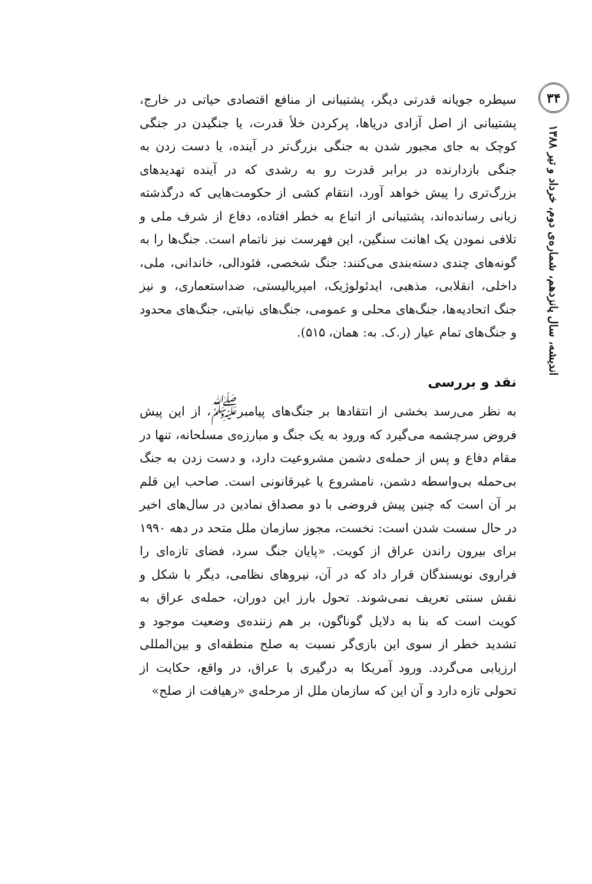۳۴
اندیشه، سال پانزدهم، شماره‌ی دوم، خرداد و تیر ۱۳۸۸
سیطره جویانه قدرتی دیگر، پشتیبانی از منافع اقتصادی حیاتی در خارج، پشتیبانی از اصل آزادی دریاها، پرکردن خلأ قدرت، یا جنگیدن در جنگی کوچک به جای مجبور شدن به جنگی بزرگ‌تر در آینده، یا دست زدن به جنگی بازدارنده در برابر قدرت رو به رشدی که در آینده تهدیدهای بزرگ‌تری را پیش خواهد آورد، انتقام کشی از حکومت‌هایی که درگذشته زیانی رسانده‌اند، پشتیبانی از اتباع به خطر افتاده، دفاع از شرف ملی و تلافی نمودن یک اهانت سنگین، این فهرست نیز ناتمام است. جنگ‌ها را به گونه‌های چندی دسته‌بندی می‌کنند: جنگ شخصی، فئودالی، خاندانی، ملی، داخلی، انقلابی، مذهبی، ایدئولوژیک، امپریالیستی، ضداستعماری، و نیز جنگ اتحادیه‌ها، جنگ‌های محلی و عمومی، جنگ‌های نیابتی، جنگ‌های محدود و جنگ‌های تمام عیار (ر.ک. به: همان، ۵۱۵).
نقد و بررسی
به نظر می‌رسد بخشی از انتقادها بر جنگ‌های پیامبر<sup>ﷺ</sup>، از این پیش فروض سرچشمه می‌گیرد که ورود به یک جنگ و مبارزه‌ی مسلحانه، تنها در مقام دفاع و پس از حمله‌ی دشمن مشروعیت دارد، و دست زدن به جنگ بی‌حمله بی‌واسطه دشمن، نامشروع یا غیرقانونی است. صاحب این قلم بر آن است که چنین پیش فروضی با دو مصداق نمادین در سال‌های اخیر در حال سست شدن است: نخست، مجوز سازمان ملل متحد در دهه ۱۹۹۰ برای بیرون راندن عراق از کویت. «پایان جنگ سرد، فضای تازه‌ای را فراروی نویسندگان قرار داد که در آن، نیروهای نظامی، دیگر با شکل و نقش سنتی تعریف نمی‌شوند. تحول بارز این دوران، حمله‌ی عراق به کویت است که بنا به دلایل گوناگون، بر هم زننده‌ی وضعیت موجود و تشدید خطر از سوی این بازی‌گر نسبت به صلح منطقه‌ای و بین‌المللی ارزیابی می‌گردد. ورود آمریکا به درگیری با عراق، در واقع، حکایت از تحولی تازه دارد و آن این که سازمان ملل از مرحله‌ی «رهیافت از صلح»